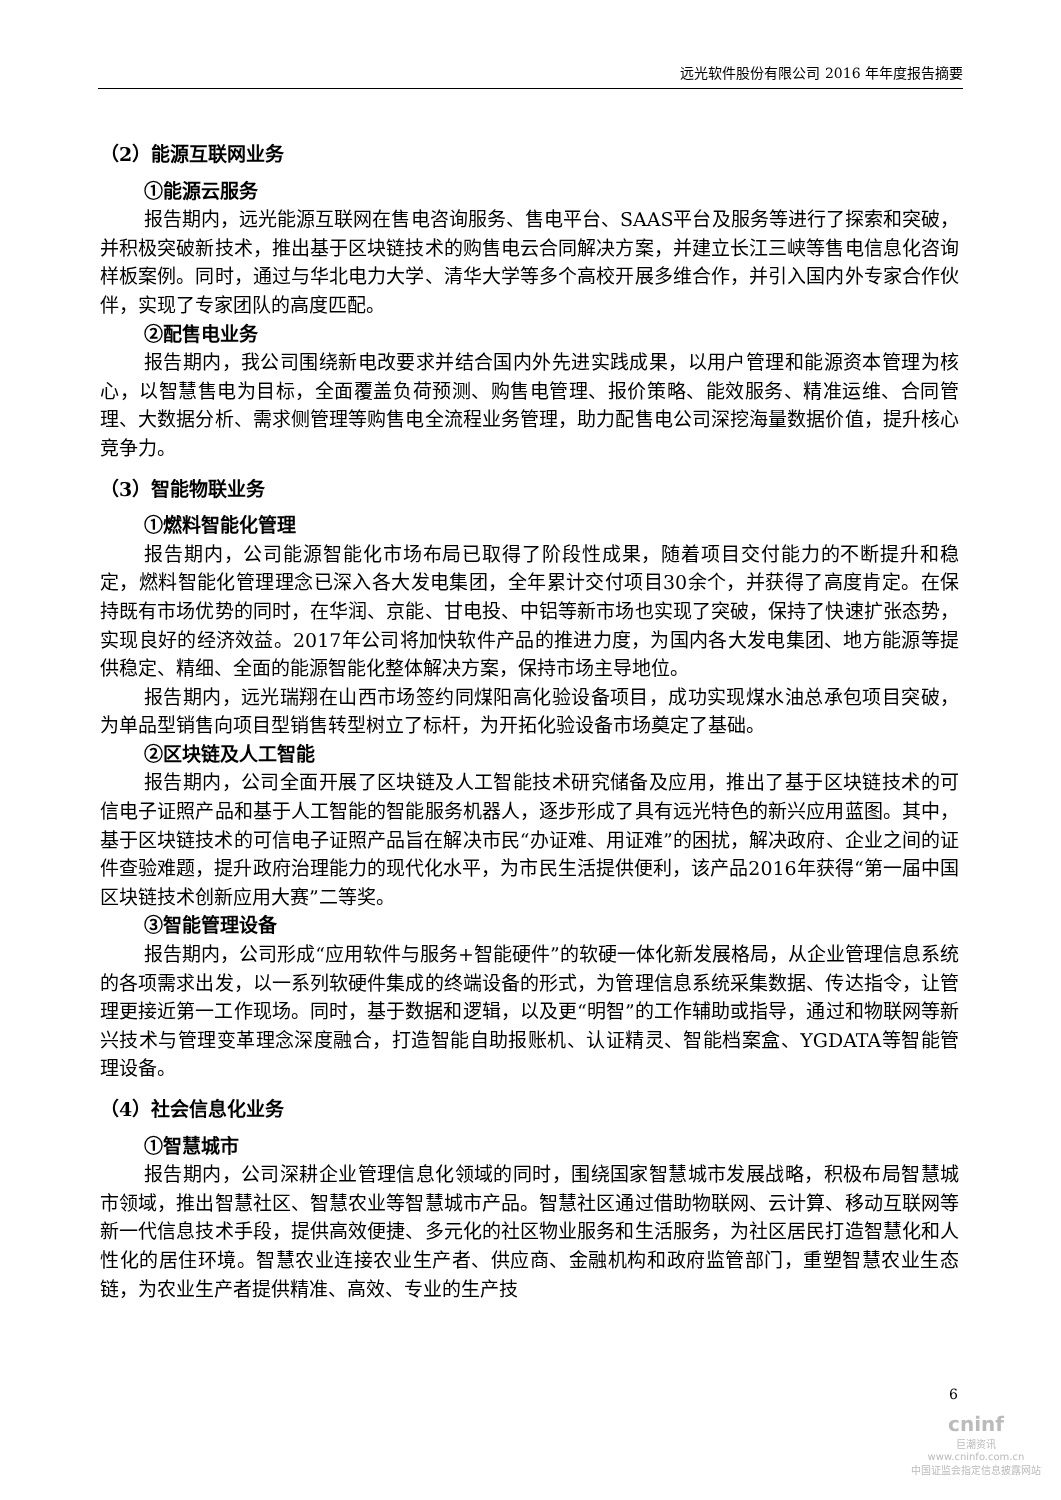远光软件股份有限公司 2016 年年度报告摘要
（2）能源互联网业务
①能源云服务
报告期内，远光能源互联网在售电咨询服务、售电平台、SAAS平台及服务等进行了探索和突破，并积极突破新技术，推出基于区块链技术的购售电云合同解决方案，并建立长江三峡等售电信息化咨询样板案例。同时，通过与华北电力大学、清华大学等多个高校开展多维合作，并引入国内外专家合作伙伴，实现了专家团队的高度匹配。
②配售电业务
报告期内，我公司围绕新电改要求并结合国内外先进实践成果，以用户管理和能源资本管理为核心，以智慧售电为目标，全面覆盖负荷预测、购售电管理、报价策略、能效服务、精准运维、合同管理、大数据分析、需求侧管理等购售电全流程业务管理，助力配售电公司深挖海量数据价值，提升核心竞争力。
（3）智能物联业务
①燃料智能化管理
报告期内，公司能源智能化市场布局已取得了阶段性成果，随着项目交付能力的不断提升和稳定，燃料智能化管理理念已深入各大发电集团，全年累计交付项目30余个，并获得了高度肯定。在保持既有市场优势的同时，在华润、京能、甘电投、中铝等新市场也实现了突破，保持了快速扩张态势，实现良好的经济效益。2017年公司将加快软件产品的推进力度，为国内各大发电集团、地方能源等提供稳定、精细、全面的能源智能化整体解决方案，保持市场主导地位。
报告期内，远光瑞翔在山西市场签约同煤阳高化验设备项目，成功实现煤水油总承包项目突破，为单品型销售向项目型销售转型树立了标杆，为开拓化验设备市场奠定了基础。
②区块链及人工智能
报告期内，公司全面开展了区块链及人工智能技术研究储备及应用，推出了基于区块链技术的可信电子证照产品和基于人工智能的智能服务机器人，逐步形成了具有远光特色的新兴应用蓝图。其中，基于区块链技术的可信电子证照产品旨在解决市民“办证难、用证难”的困扰，解决政府、企业之间的证件查验难题，提升政府治理能力的现代化水平，为市民生活提供便利，该产品2016年获得“第一届中国区块链技术创新应用大赛”二等奖。
③智能管理设备
报告期内，公司形成“应用软件与服务+智能硬件”的软硬一体化新发展格局，从企业管理信息系统的各项需求出发，以一系列软硬件集成的终端设备的形式，为管理信息系统采集数据、传达指令，让管理更接近第一工作现场。同时，基于数据和逻辑，以及更“明智”的工作辅助或指导，通过和物联网等新兴技术与管理变革理念深度融合，打造智能自助报账机、认证精灵、智能档案盒、YGDATA等智能管理设备。
（4）社会信息化业务
①智慧城市
报告期内，公司深耕企业管理信息化领域的同时，围绕国家智慧城市发展战略，积极布局智慧城市领域，推出智慧社区、智慧农业等智慧城市产品。智慧社区通过借助物联网、云计算、移动互联网等新一代信息技术手段，提供高效便捷、多元化的社区物业服务和生活服务，为社区居民打造智慧化和人性化的居住环境。智慧农业连接农业生产者、供应商、金融机构和政府监管部门，重塑智慧农业生态链，为农业生产者提供精准、高效、专业的生产技
6
cninf
巨潮资讯
www.cninfo.com.cn
中国证监会指定信息披露网站